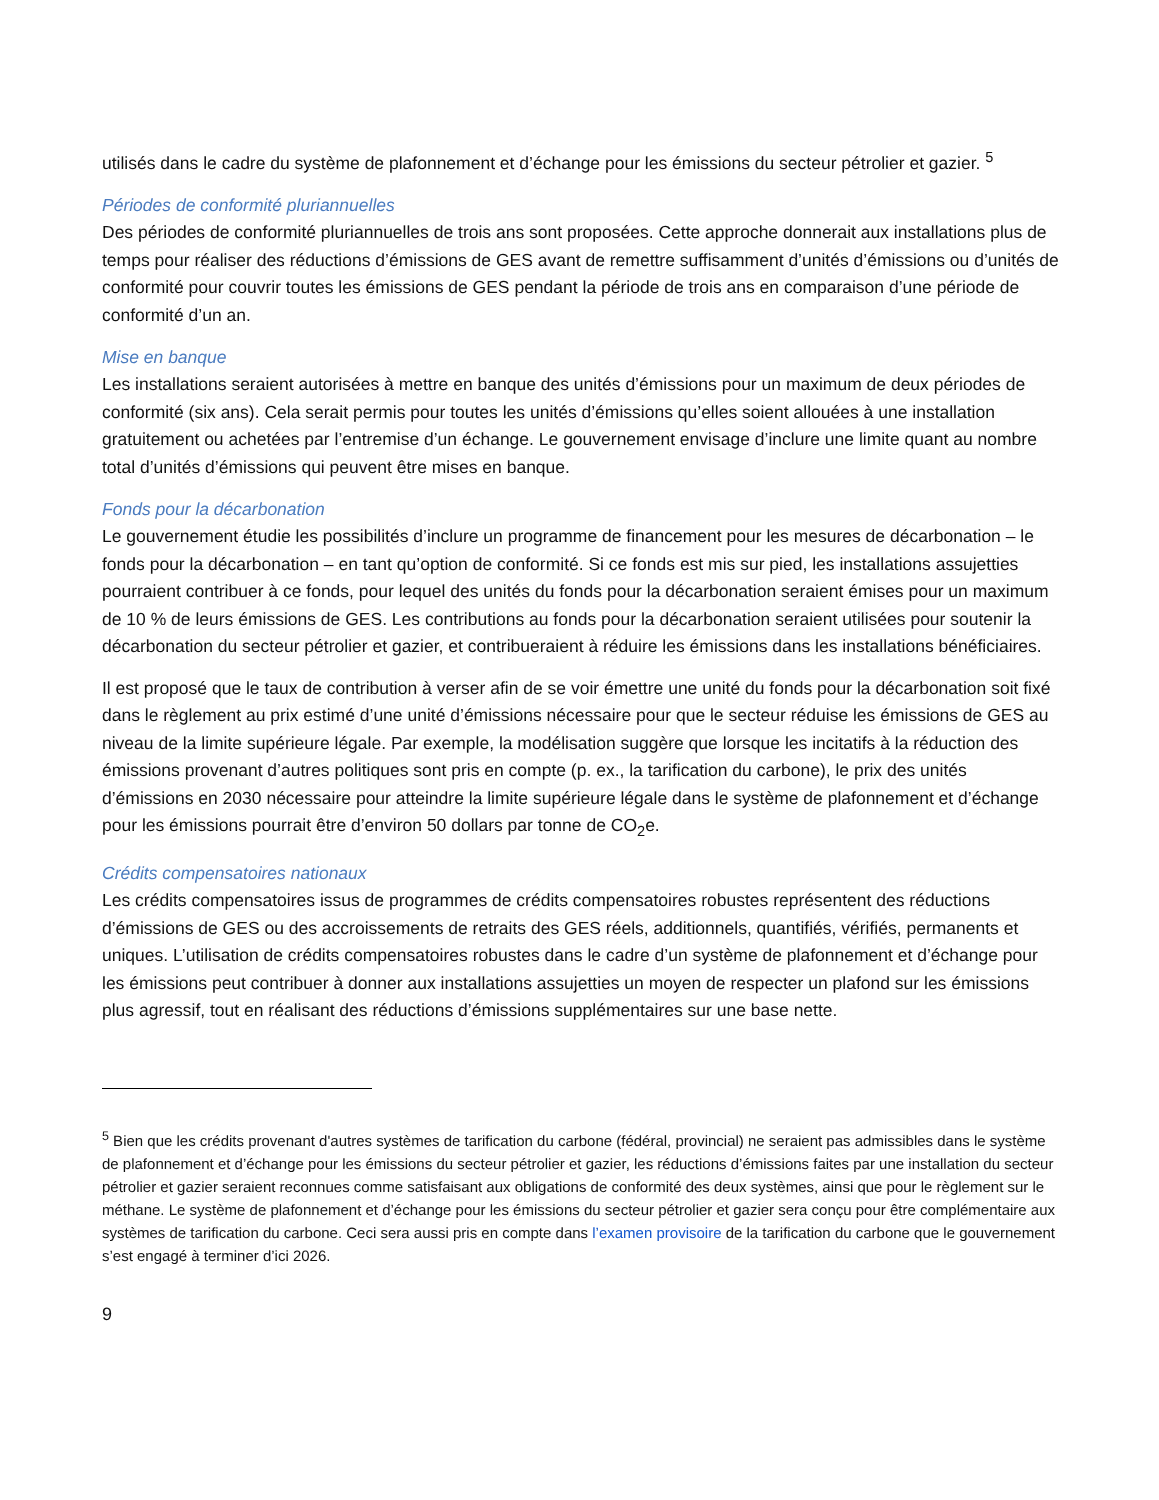utilisés dans le cadre du système de plafonnement et d’échange pour les émissions du secteur pétrolier et gazier. <sup>5</sup>
Périodes de conformité pluriannuelles
Des périodes de conformité pluriannuelles de trois ans sont proposées. Cette approche donnerait aux installations plus de temps pour réaliser des réductions d’émissions de GES avant de remettre suffisamment d’unités d’émissions ou d’unités de conformité pour couvrir toutes les émissions de GES pendant la période de trois ans en comparaison d’une période de conformité d’un an.
Mise en banque
Les installations seraient autorisées à mettre en banque des unités d’émissions pour un maximum de deux périodes de conformité (six ans). Cela serait permis pour toutes les unités d’émissions qu’elles soient allouées à une installation gratuitement ou achetées par l’entremise d’un échange. Le gouvernement envisage d’inclure une limite quant au nombre total d’unités d’émissions qui peuvent être mises en banque.
Fonds pour la décarbonation
Le gouvernement étudie les possibilités d’inclure un programme de financement pour les mesures de décarbonation – le fonds pour la décarbonation – en tant qu’option de conformité. Si ce fonds est mis sur pied, les installations assujetties pourraient contribuer à ce fonds, pour lequel des unités du fonds pour la décarbonation seraient émises pour un maximum de 10 % de leurs émissions de GES. Les contributions au fonds pour la décarbonation seraient utilisées pour soutenir la décarbonation du secteur pétrolier et gazier, et contribueraient à réduire les émissions dans les installations bénéficiaires.
Il est proposé que le taux de contribution à verser afin de se voir émettre une unité du fonds pour la décarbonation soit fixé dans le règlement au prix estimé d’une unité d’émissions nécessaire pour que le secteur réduise les émissions de GES au niveau de la limite supérieure légale. Par exemple, la modélisation suggère que lorsque les incitatifs à la réduction des émissions provenant d’autres politiques sont pris en compte (p. ex., la tarification du carbone), le prix des unités d’émissions en 2030 nécessaire pour atteindre la limite supérieure légale dans le système de plafonnement et d’échange pour les émissions pourrait être d’environ 50 dollars par tonne de CO<sub>2</sub>e.
Crédits compensatoires nationaux
Les crédits compensatoires issus de programmes de crédits compensatoires robustes représentent des réductions d’émissions de GES ou des accroissements de retraits des GES réels, additionnels, quantifiés, vérifiés, permanents et uniques. L’utilisation de crédits compensatoires robustes dans le cadre d’un système de plafonnement et d’échange pour les émissions peut contribuer à donner aux installations assujetties un moyen de respecter un plafond sur les émissions plus agressif, tout en réalisant des réductions d’émissions supplémentaires sur une base nette.
<sup>5</sup> Bien que les crédits provenant d'autres systèmes de tarification du carbone (fédéral, provincial) ne seraient pas admissibles dans le système de plafonnement et d’échange pour les émissions du secteur pétrolier et gazier, les réductions d’émissions faites par une installation du secteur pétrolier et gazier seraient reconnues comme satisfaisant aux obligations de conformité des deux systèmes, ainsi que pour le règlement sur le méthane. Le système de plafonnement et d’échange pour les émissions du secteur pétrolier et gazier sera conçu pour être complémentaire aux systèmes de tarification du carbone. Ceci sera aussi pris en compte dans l’examen provisoire de la tarification du carbone que le gouvernement s’est engagé à terminer d’ici 2026.
9